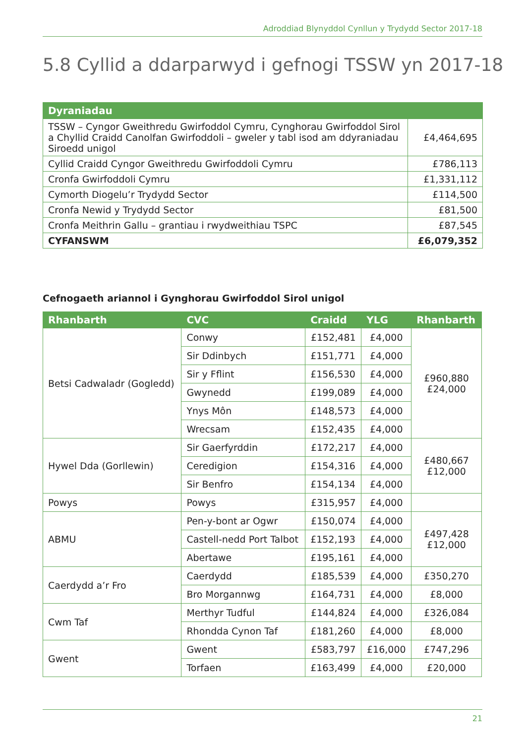Adroddiad Blynyddol Cynllun y Trydydd Sector 2017-18
5.8 Cyllid a ddarparwyd i gefnogi TSSW yn 2017-18
| Dyraniadau | |
| --- | --- |
| TSSW – Cyngor Gweithredu Gwirfoddol Cymru, Cynghorau Gwirfoddol Sirol a Chyllid Craidd Canolfan Gwirfoddoli – gweler y tabl isod am ddyraniadau Siroedd unigol | £4,464,695 |
| Cyllid Craidd Cyngor Gweithredu Gwirfoddoli Cymru | £786,113 |
| Cronfa Gwirfoddoli Cymru | £1,331,112 |
| Cymorth Diogelu’r Trydydd Sector | £114,500 |
| Cronfa Newid y Trydydd Sector | £81,500 |
| Cronfa Meithrin Gallu – grantiau i rwydweithiau TSPC | £87,545 |
| CYFANSWM | £6,079,352 |
Cefnogaeth ariannol i Gynghorau Gwirfoddol Sirol unigol
| Rhanbarth | CVC | Craidd | YLG | Rhanbarth |
| --- | --- | --- | --- | --- |
| Betsi Cadwaladr (Gogledd) | Conwy | £152,481 | £4,000 | £960,880 £24,000 |
| | Sir Ddinbych | £151,771 | £4,000 | |
| | Sir y Fflint | £156,530 | £4,000 | |
| | Gwynedd | £199,089 | £4,000 | |
| | Ynys Môn | £148,573 | £4,000 | |
| | Wrecsam | £152,435 | £4,000 | |
| Hywel Dda (Gorllewin) | Sir Gaerfyrddin | £172,217 | £4,000 | £480,667 £12,000 |
| | Ceredigion | £154,316 | £4,000 | |
| | Sir Benfro | £154,134 | £4,000 | |
| Powys | Powys | £315,957 | £4,000 | |
| ABMU | Pen-y-bont ar Ogwr | £150,074 | £4,000 | £497,428 £12,000 |
| | Castell-nedd Port Talbot | £152,193 | £4,000 | |
| | Abertawe | £195,161 | £4,000 | |
| Caerdydd a’r Fro | Caerdydd | £185,539 | £4,000 | £350,270 |
| | Bro Morgannwg | £164,731 | £4,000 | £8,000 |
| Cwm Taf | Merthyr Tudful | £144,824 | £4,000 | £326,084 |
| | Rhondda Cynon Taf | £181,260 | £4,000 | £8,000 |
| Gwent | Gwent | £583,797 | £16,000 | £747,296 |
| | Torfaen | £163,499 | £4,000 | £20,000 |
21